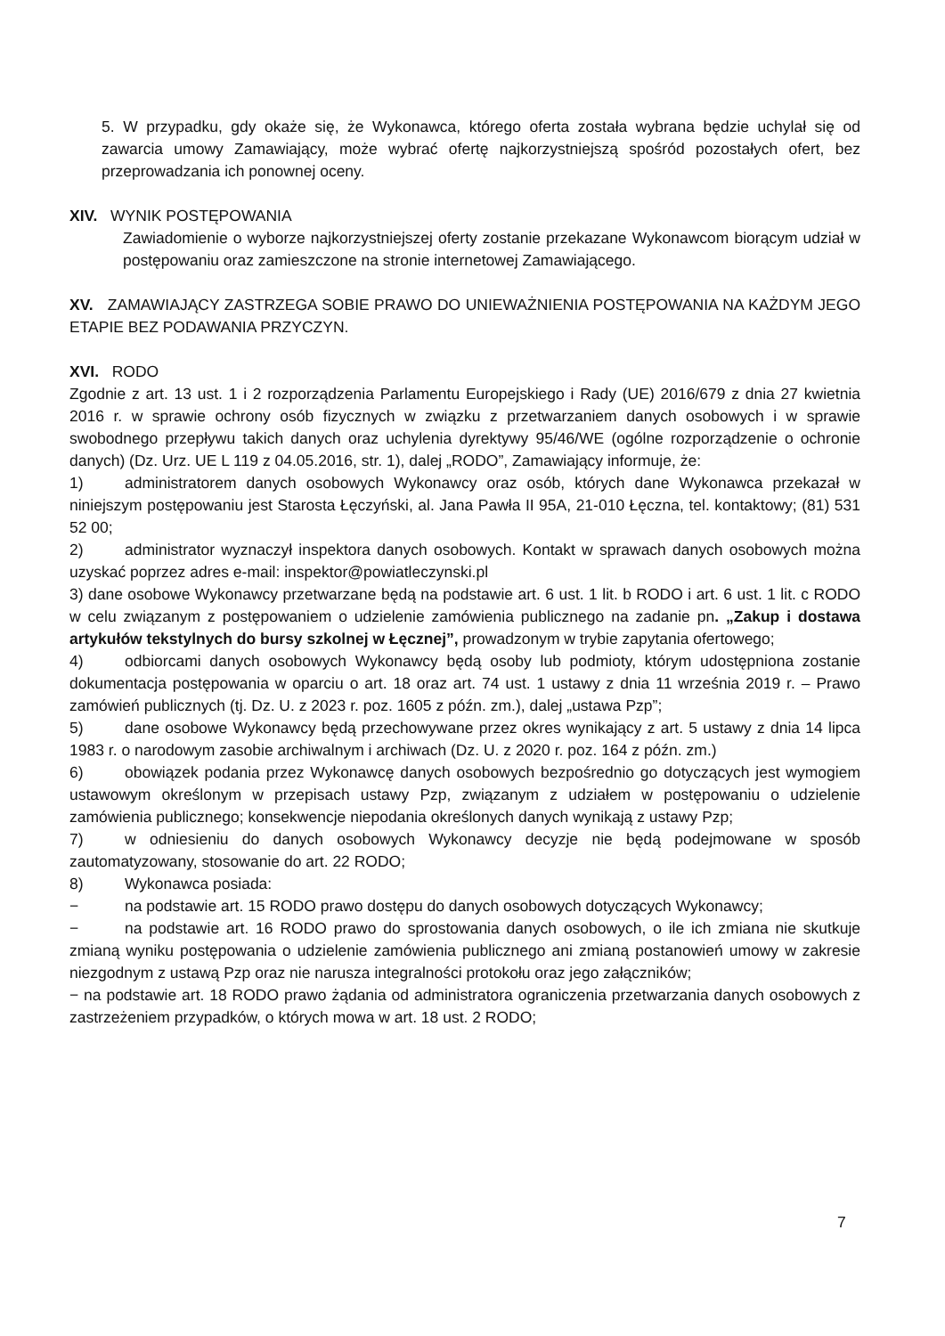5. W przypadku, gdy okaże się, że Wykonawca, którego oferta została wybrana będzie uchylał się od zawarcia umowy Zamawiający, może wybrać ofertę najkorzystniejszą spośród pozostałych ofert, bez przeprowadzania ich ponownej oceny.
XIV. WYNIK POSTĘPOWANIA
Zawiadomienie o wyborze najkorzystniejszej oferty zostanie przekazane Wykonawcom biorącym udział w postępowaniu oraz zamieszczone na stronie internetowej Zamawiającego.
XV. ZAMAWIAJĄCY ZASTRZEGA SOBIE PRAWO DO UNIEWAŻNIENIA POSTĘPOWANIA NA KAŻDYM JEGO ETAPIE BEZ PODAWANIA PRZYCZYN.
XVI. RODO
Zgodnie z art. 13 ust. 1 i 2 rozporządzenia Parlamentu Europejskiego i Rady (UE) 2016/679 z dnia 27 kwietnia 2016 r. w sprawie ochrony osób fizycznych w związku z przetwarzaniem danych osobowych i w sprawie swobodnego przepływu takich danych oraz uchylenia dyrektywy 95/46/WE (ogólne rozporządzenie o ochronie danych) (Dz. Urz. UE L 119 z 04.05.2016, str. 1), dalej „RODO”, Zamawiający informuje, że:
1) administratorem danych osobowych Wykonawcy oraz osób, których dane Wykonawca przekazał w niniejszym postępowaniu jest Starosta Łęczyński, al. Jana Pawła II 95A, 21-010 Łęczna, tel. kontaktowy; (81) 531 52 00;
2) administrator wyznaczył inspektora danych osobowych. Kontakt w sprawach danych osobowych można uzyskać poprzez adres e-mail: inspektor@powiatleczynski.pl
3) dane osobowe Wykonawcy przetwarzane będą na podstawie art. 6 ust. 1 lit. b RODO i art. 6 ust. 1 lit. c RODO w celu związanym z postępowaniem o udzielenie zamówienia publicznego na zadanie pn. „Zakup i dostawa artykułów tekstylnych do bursy szkolnej w Łęcznej”, prowadzonym w trybie zapytania ofertowego;
4) odbiorcami danych osobowych Wykonawcy będą osoby lub podmioty, którym udostępniona zostanie dokumentacja postępowania w oparciu o art. 18 oraz art. 74 ust. 1 ustawy z dnia 11 września 2019 r. – Prawo zamówień publicznych (tj. Dz. U. z 2023 r. poz. 1605 z późn. zm.), dalej „ustawa Pzp”;
5) dane osobowe Wykonawcy będą przechowywane przez okres wynikający z art. 5 ustawy z dnia 14 lipca 1983 r. o narodowym zasobie archiwalnym i archiwach (Dz. U. z 2020 r. poz. 164 z późn. zm.)
6) obowiązek podania przez Wykonawcę danych osobowych bezpośrednio go dotyczących jest wymogiem ustawowym określonym w przepisach ustawy Pzp, związanym z udziałem w postępowaniu o udzielenie zamówienia publicznego; konsekwencje niepodania określonych danych wynikają z ustawy Pzp;
7) w odniesieniu do danych osobowych Wykonawcy decyzje nie będą podejmowane w sposób zautomatyzowany, stosowanie do art. 22 RODO;
8) Wykonawca posiada:
− na podstawie art. 15 RODO prawo dostępu do danych osobowych dotyczących Wykonawcy;
− na podstawie art. 16 RODO prawo do sprostowania danych osobowych, o ile ich zmiana nie skutkuje zmianą wyniku postępowania o udzielenie zamówienia publicznego ani zmianą postanowień umowy w zakresie niezgodnym z ustawą Pzp oraz nie narusza integralności protokołu oraz jego załączników;
− na podstawie art. 18 RODO prawo żądania od administratora ograniczenia przetwarzania danych osobowych z zastrzeżeniem przypadków, o których mowa w art. 18 ust. 2 RODO;
7